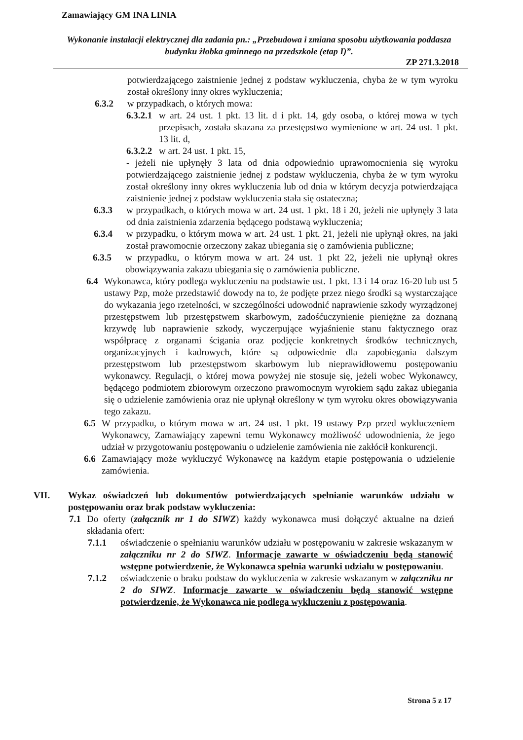Zamawiający GM INA LINIA
Wykonanie instalacji elektrycznej dla zadania pn.: „Przebudowa i zmiana sposobu użytkowania poddasza budynku żłobka gminnego na przedszkole (etap I)”.
ZP 271.3.2018
potwierdzającego zaistnienie jednej z podstaw wykluczenia, chyba że w tym wyroku został określony inny okres wykluczenia;
6.3.2 w przypadkach, o których mowa:
6.3.2.1 w art. 24 ust. 1 pkt. 13 lit. d i pkt. 14, gdy osoba, o której mowa w tych przepisach, została skazana za przestępstwo wymienione w art. 24 ust. 1 pkt. 13 lit. d,
6.3.2.2 w art. 24 ust. 1 pkt. 15,
- jeżeli nie upłynęły 3 lata od dnia odpowiednio uprawomocnienia się wyroku potwierdzającego zaistnienie jednej z podstaw wykluczenia, chyba że w tym wyroku został określony inny okres wykluczenia lub od dnia w którym decyzja potwierdzająca zaistnienie jednej z podstaw wykluczenia stała się ostateczna;
6.3.3 w przypadkach, o których mowa w art. 24 ust. 1 pkt. 18 i 20, jeżeli nie upłynęły 3 lata od dnia zaistnienia zdarzenia będącego podstawą wykluczenia;
6.3.4 w przypadku, o którym mowa w art. 24 ust. 1 pkt. 21, jeżeli nie upłynął okres, na jaki został prawomocnie orzeczony zakaz ubiegania się o zamówienia publiczne;
6.3.5 w przypadku, o którym mowa w art. 24 ust. 1 pkt 22, jeżeli nie upłynął okres obowiązywania zakazu ubiegania się o zamówienia publiczne.
6.4 Wykonawca, który podlega wykluczeniu na podstawie ust. 1 pkt. 13 i 14 oraz 16-20 lub ust 5 ustawy Pzp, może przedstawić dowody na to, że podjęte przez niego środki są wystarczające do wykazania jego rzetelności, w szczególności udowodnić naprawienie szkody wyrządzonej przestępstwem lub przestępstwem skarbowym, zadośćuczynienie pieniężne za doznaną krzywdę lub naprawienie szkody, wyczerpujące wyjaśnienie stanu faktycznego oraz współpracę z organami ścigania oraz podjęcie konkretnych środków technicznych, organizacyjnych i kadrowych, które są odpowiednie dla zapobiegania dalszym przestępstwom lub przestępstwom skarbowym lub nieprawidłowemu postępowaniu wykonawcy. Regulacji, o której mowa powyżej nie stosuje się, jeżeli wobec Wykonawcy, będącego podmiotem zbiorowym orzeczono prawomocnym wyrokiem sądu zakaz ubiegania się o udzielenie zamówienia oraz nie upłynął określony w tym wyroku okres obowiązywania tego zakazu.
6.5 W przypadku, o którym mowa w art. 24 ust. 1 pkt. 19 ustawy Pzp przed wykluczeniem Wykonawcy, Zamawiający zapewni temu Wykonawcy możliwość udowodnienia, że jego udział w przygotowaniu postępowaniu o udzielenie zamówienia nie zakłócił konkurencji.
6.6 Zamawiający może wykluczyć Wykonawcę na każdym etapie postępowania o udzielenie zamówienia.
VII. Wykaz oświadczeń lub dokumentów potwierdzających spełnianie warunków udziału w postępowaniu oraz brak podstaw wykluczenia:
7.1 Do oferty (załącznik nr 1 do SIWZ) każdy wykonawca musi dołączyć aktualne na dzień składania ofert:
7.1.1 oświadczenie o spełnianiu warunków udziału w postępowaniu w zakresie wskazanym w załączniku nr 2 do SIWZ. Informacje zawarte w oświadczeniu będą stanowić wstępne potwierdzenie, że Wykonawca spełnia warunki udziału w postępowaniu.
7.1.2 oświadczenie o braku podstaw do wykluczenia w zakresie wskazanym w załączniku nr 2 do SIWZ. Informacje zawarte w oświadczeniu będą stanowić wstępne potwierdzenie, że Wykonawca nie podlega wykluczeniu z postępowania.
Strona 5 z 17